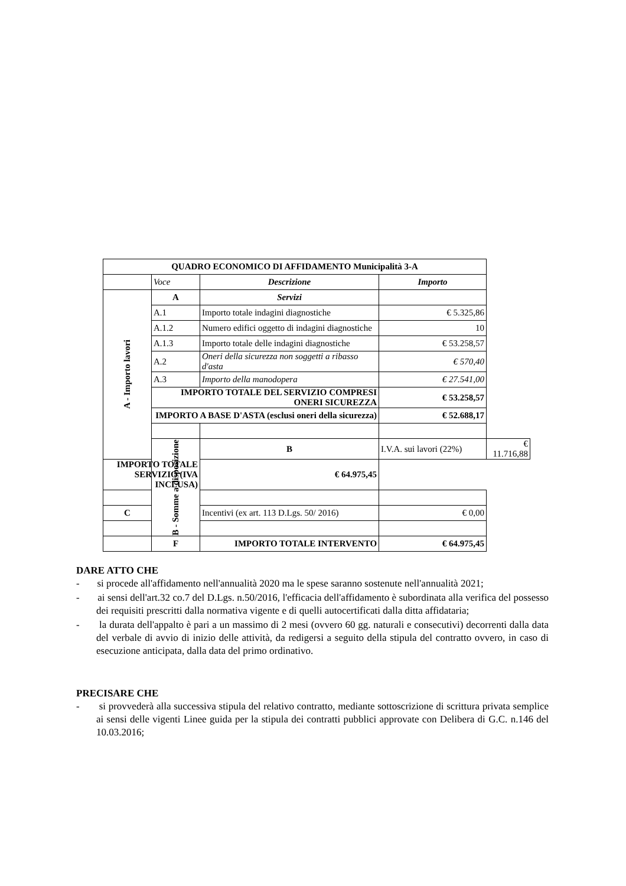| QUADRO ECONOMICO DI AFFIDAMENTO Municipalità 3-A | | | | |
| | Voce | Descrizione | Importo | |
| A - Importo lavori | A | Servizi | | |
| | A.1 | Importo totale indagini diagnostiche | € 5.325,86 | |
| | A.1.2 | Numero edifici oggetto di indagini diagnostiche | 10 | |
| | A.1.3 | Importo totale delle indagini diagnostiche | € 53.258,57 | |
| | A.2 | Oneri della sicurezza non soggetti a ribasso d'asta | € 570,40 | |
| | A.3 | Importo della manodopera | € 27.541,00 | |
| | IMPORTO TOTALE DEL SERVIZIO COMPRESI ONERI SICUREZZA | | € 53.258,57 | |
| | IMPORTO A BASE D'ASTA (esclusi oneri della sicurezza) | | € 52.688,17 | |
| | B - Somme a disposizione | B | I.V.A. sui lavori (22%) | € 11.716,88 |
| IMPORTO TOTALE SERVIZIO (IVA INCLUSA) | | € 64.975,45 | | |
| C | | Incentivi (ex art. 113 D.Lgs. 50/ 2016) | € 0,00 | |
| | F | IMPORTO TOTALE INTERVENTO | € 64.975,45 | |
DARE ATTO CHE
- si procede all'affidamento nell'annualità 2020 ma le spese saranno sostenute nell'annualità 2021;
- ai sensi dell'art.32 co.7 del D.Lgs. n.50/2016, l'efficacia dell'affidamento è subordinata alla verifica del possesso dei requisiti prescritti dalla normativa vigente e di quelli autocertificati dalla ditta affidataria;
- la durata dell'appalto è pari a un massimo di 2 mesi (ovvero 60 gg. naturali e consecutivi) decorrenti dalla data del verbale di avvio di inizio delle attività, da redigersi a seguito della stipula del contratto ovvero, in caso di esecuzione anticipata, dalla data del primo ordinativo.
PRECISARE CHE
- si provvederà alla successiva stipula del relativo contratto, mediante sottoscrizione di scrittura privata semplice ai sensi delle vigenti Linee guida per la stipula dei contratti pubblici approvate con Delibera di G.C. n.146 del 10.03.2016;